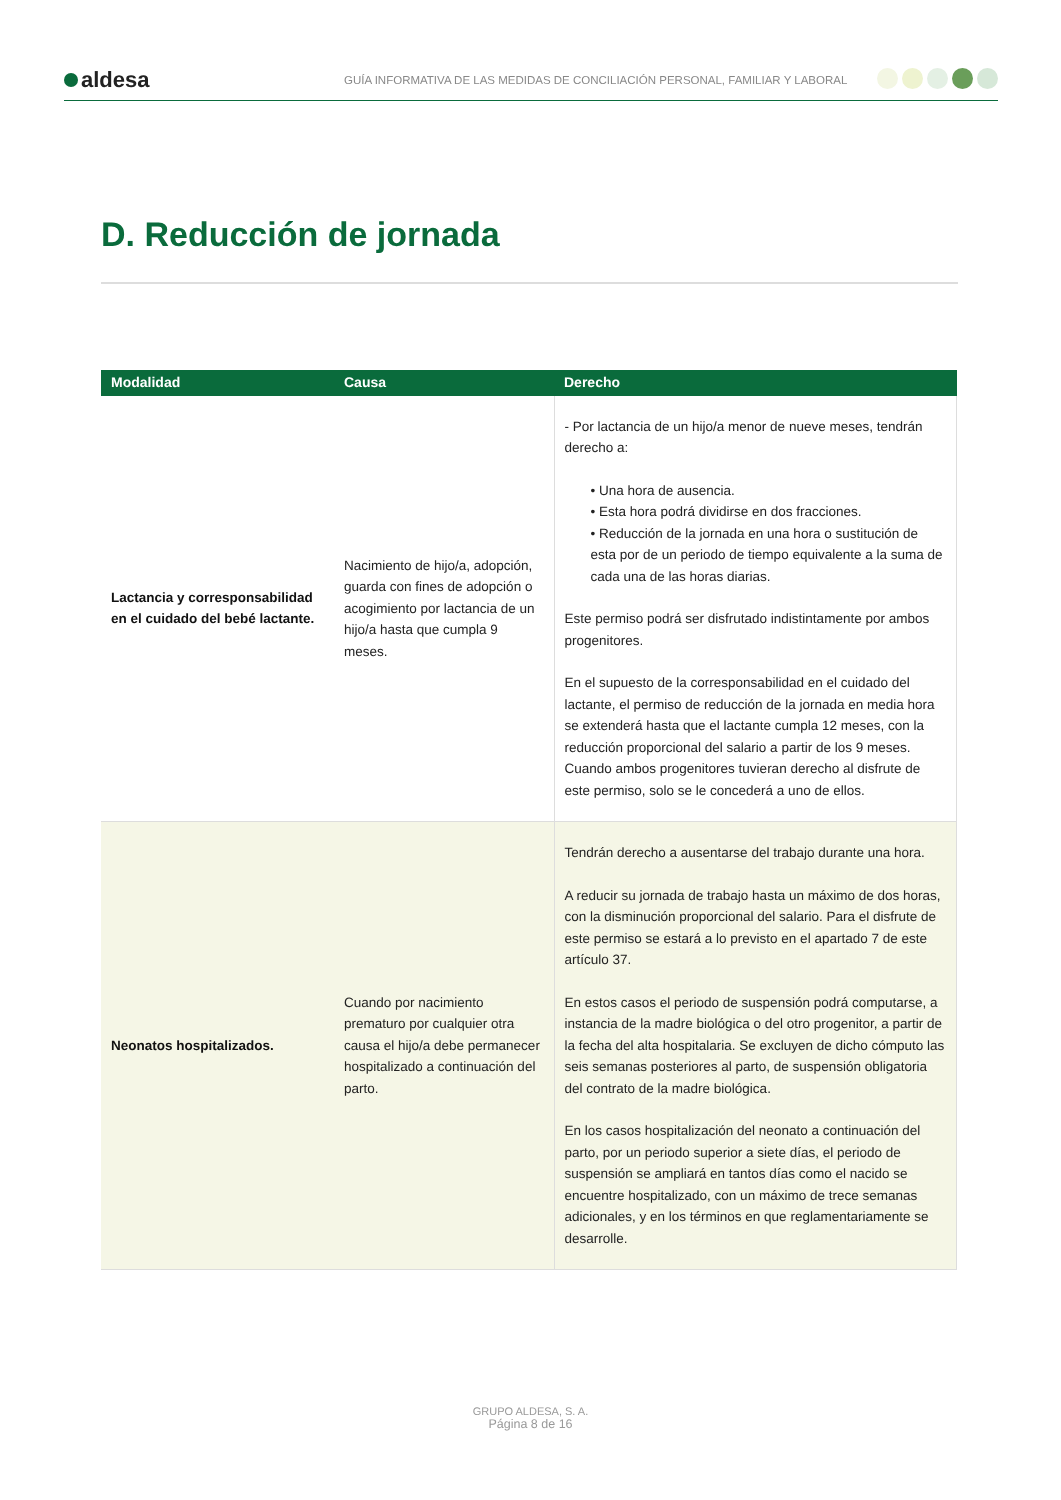aldesa
GUÍA INFORMATIVA DE LAS MEDIDAS DE CONCILIACIÓN PERSONAL, FAMILIAR Y LABORAL
D. Reducción de jornada
| Modalidad | Causa | Derecho |
| --- | --- | --- |
| Lactancia y corresponsabilidad en el cuidado del bebé lactante. | Nacimiento de hijo/a, adopción, guarda con fines de adopción o acogimiento por lactancia de un hijo/a hasta que cumpla 9 meses. | - Por lactancia de un hijo/a menor de nueve meses, tendrán derecho a: • Una hora de ausencia. • Esta hora podrá dividirse en dos fracciones. • Reducción de la jornada en una hora o sustitución de esta por de un periodo de tiempo equivalente a la suma de cada una de las horas diarias. Este permiso podrá ser disfrutado indistintamente por ambos progenitores. En el supuesto de la corresponsabilidad en el cuidado del lactante, el permiso de reducción de la jornada en media hora se extenderá hasta que el lactante cumpla 12 meses, con la reducción proporcional del salario a partir de los 9 meses. Cuando ambos progenitores tuvieran derecho al disfrute de este permiso, solo se le concederá a uno de ellos. |
| Neonatos hospitalizados. | Cuando por nacimiento prematuro por cualquier otra causa el hijo/a debe permanecer hospitalizado a continuación del parto. | Tendrán derecho a ausentarse del trabajo durante una hora. A reducir su jornada de trabajo hasta un máximo de dos horas, con la disminución proporcional del salario. Para el disfrute de este permiso se estará a lo previsto en el apartado 7 de este artículo 37. En estos casos el periodo de suspensión podrá computarse, a instancia de la madre biológica o del otro progenitor, a partir de la fecha del alta hospitalaria. Se excluyen de dicho cómputo las seis semanas posteriores al parto, de suspensión obligatoria del contrato de la madre biológica. En los casos hospitalización del neonato a continuación del parto, por un periodo superior a siete días, el periodo de suspensión se ampliará en tantos días como el nacido se encuentre hospitalizado, con un máximo de trece semanas adicionales, y en los términos en que reglamentariamente se desarrolle. |
GRUPO ALDESA, S. A.
Página 8 de 16